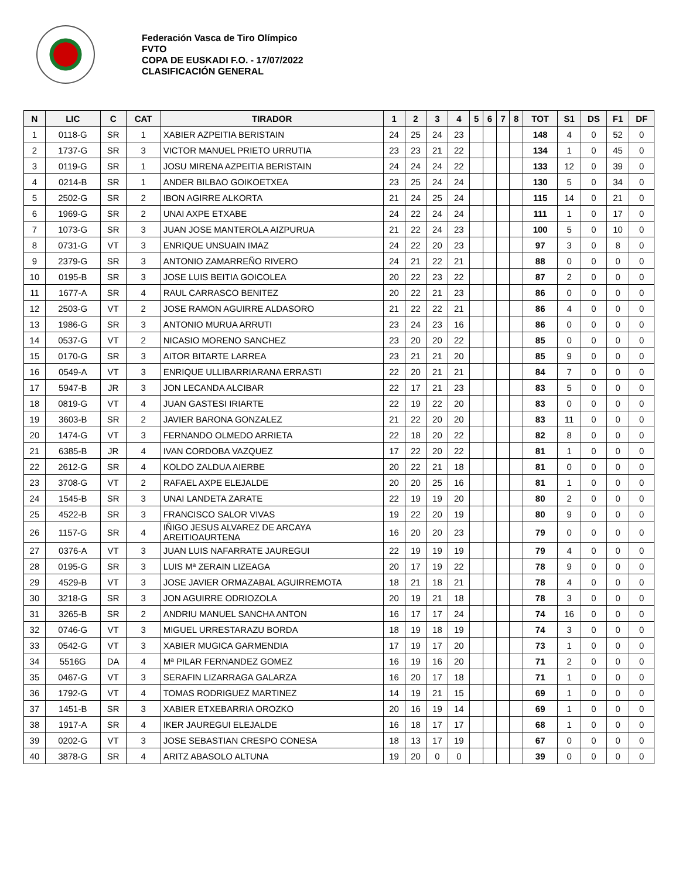Federación Vasca de Tiro Olímpico
FVTO
COPA DE EUSKADI F.O. - 17/07/2022
CLASIFICACIÓN GENERAL
| N | LIC | C | CAT | TIRADOR | 1 | 2 | 3 | 4 | 5 | 6 | 7 | 8 | TOT | S1 | DS | F1 | DF |
| --- | --- | --- | --- | --- | --- | --- | --- | --- | --- | --- | --- | --- | --- | --- | --- | --- | --- |
| 1 | 0118-G | SR | 1 | XABIER AZPEITIA BERISTAIN | 24 | 25 | 24 | 23 | | | | | 148 | 4 | 0 | 52 | 0 |
| 2 | 1737-G | SR | 3 | VICTOR MANUEL PRIETO URRUTIA | 23 | 23 | 21 | 22 | | | | | 134 | 1 | 0 | 45 | 0 |
| 3 | 0119-G | SR | 1 | JOSU MIRENA AZPEITIA BERISTAIN | 24 | 24 | 24 | 22 | | | | | 133 | 12 | 0 | 39 | 0 |
| 4 | 0214-B | SR | 1 | ANDER BILBAO GOIKOETXEA | 23 | 25 | 24 | 24 | | | | | 130 | 5 | 0 | 34 | 0 |
| 5 | 2502-G | SR | 2 | IBON AGIRRE ALKORTA | 21 | 24 | 25 | 24 | | | | | 115 | 14 | 0 | 21 | 0 |
| 6 | 1969-G | SR | 2 | UNAI AXPE ETXABE | 24 | 22 | 24 | 24 | | | | | 111 | 1 | 0 | 17 | 0 |
| 7 | 1073-G | SR | 3 | JUAN JOSE MANTEROLA AIZPURUA | 21 | 22 | 24 | 23 | | | | | 100 | 5 | 0 | 10 | 0 |
| 8 | 0731-G | VT | 3 | ENRIQUE UNSUAIN IMAZ | 24 | 22 | 20 | 23 | | | | | 97 | 3 | 0 | 8 | 0 |
| 9 | 2379-G | SR | 3 | ANTONIO ZAMARREÑO RIVERO | 24 | 21 | 22 | 21 | | | | | 88 | 0 | 0 | 0 | 0 |
| 10 | 0195-B | SR | 3 | JOSE LUIS BEITIA GOICOLEA | 20 | 22 | 23 | 22 | | | | | 87 | 2 | 0 | 0 | 0 |
| 11 | 1677-A | SR | 4 | RAUL CARRASCO BENITEZ | 20 | 22 | 21 | 23 | | | | | 86 | 0 | 0 | 0 | 0 |
| 12 | 2503-G | VT | 2 | JOSE RAMON AGUIRRE ALDASORO | 21 | 22 | 22 | 21 | | | | | 86 | 4 | 0 | 0 | 0 |
| 13 | 1986-G | SR | 3 | ANTONIO MURUA ARRUTI | 23 | 24 | 23 | 16 | | | | | 86 | 0 | 0 | 0 | 0 |
| 14 | 0537-G | VT | 2 | NICASIO MORENO SANCHEZ | 23 | 20 | 20 | 22 | | | | | 85 | 0 | 0 | 0 | 0 |
| 15 | 0170-G | SR | 3 | AITOR BITARTE LARREA | 23 | 21 | 21 | 20 | | | | | 85 | 9 | 0 | 0 | 0 |
| 16 | 0549-A | VT | 3 | ENRIQUE ULLIBARRIARANA ERRASTI | 22 | 20 | 21 | 21 | | | | | 84 | 7 | 0 | 0 | 0 |
| 17 | 5947-B | JR | 3 | JON LECANDA ALCIBAR | 22 | 17 | 21 | 23 | | | | | 83 | 5 | 0 | 0 | 0 |
| 18 | 0819-G | VT | 4 | JUAN GASTESI IRIARTE | 22 | 19 | 22 | 20 | | | | | 83 | 0 | 0 | 0 | 0 |
| 19 | 3603-B | SR | 2 | JAVIER BARONA GONZALEZ | 21 | 22 | 20 | 20 | | | | | 83 | 11 | 0 | 0 | 0 |
| 20 | 1474-G | VT | 3 | FERNANDO OLMEDO ARRIETA | 22 | 18 | 20 | 22 | | | | | 82 | 8 | 0 | 0 | 0 |
| 21 | 6385-B | JR | 4 | IVAN CORDOBA VAZQUEZ | 17 | 22 | 20 | 22 | | | | | 81 | 1 | 0 | 0 | 0 |
| 22 | 2612-G | SR | 4 | KOLDO ZALDUA AIERBE | 20 | 22 | 21 | 18 | | | | | 81 | 0 | 0 | 0 | 0 |
| 23 | 3708-G | VT | 2 | RAFAEL AXPE ELEJALDE | 20 | 20 | 25 | 16 | | | | | 81 | 1 | 0 | 0 | 0 |
| 24 | 1545-B | SR | 3 | UNAI LANDETA ZARATE | 22 | 19 | 19 | 20 | | | | | 80 | 2 | 0 | 0 | 0 |
| 25 | 4522-B | SR | 3 | FRANCISCO SALOR VIVAS | 19 | 22 | 20 | 19 | | | | | 80 | 9 | 0 | 0 | 0 |
| 26 | 1157-G | SR | 4 | IÑIGO JESUS ALVAREZ DE ARCAYA AREITIOAURTENA | 16 | 20 | 20 | 23 | | | | | 79 | 0 | 0 | 0 | 0 |
| 27 | 0376-A | VT | 3 | JUAN LUIS NAFARRATE JAUREGUI | 22 | 19 | 19 | 19 | | | | | 79 | 4 | 0 | 0 | 0 |
| 28 | 0195-G | SR | 3 | LUIS Mª ZERAIN LIZEAGA | 20 | 17 | 19 | 22 | | | | | 78 | 9 | 0 | 0 | 0 |
| 29 | 4529-B | VT | 3 | JOSE JAVIER ORMAZABAL AGUIRREMOTA | 18 | 21 | 18 | 21 | | | | | 78 | 4 | 0 | 0 | 0 |
| 30 | 3218-G | SR | 3 | JON AGUIRRE ODRIOZOLA | 20 | 19 | 21 | 18 | | | | | 78 | 3 | 0 | 0 | 0 |
| 31 | 3265-B | SR | 2 | ANDRIU MANUEL SANCHA ANTON | 16 | 17 | 17 | 24 | | | | | 74 | 16 | 0 | 0 | 0 |
| 32 | 0746-G | VT | 3 | MIGUEL URRESTARAZU BORDA | 18 | 19 | 18 | 19 | | | | | 74 | 3 | 0 | 0 | 0 |
| 33 | 0542-G | VT | 3 | XABIER MUGICA GARMENDIA | 17 | 19 | 17 | 20 | | | | | 73 | 1 | 0 | 0 | 0 |
| 34 | 5516G | DA | 4 | Mª PILAR FERNANDEZ GOMEZ | 16 | 19 | 16 | 20 | | | | | 71 | 2 | 0 | 0 | 0 |
| 35 | 0467-G | VT | 3 | SERAFIN LIZARRAGA GALARZA | 16 | 20 | 17 | 18 | | | | | 71 | 1 | 0 | 0 | 0 |
| 36 | 1792-G | VT | 4 | TOMAS RODRIGUEZ MARTINEZ | 14 | 19 | 21 | 15 | | | | | 69 | 1 | 0 | 0 | 0 |
| 37 | 1451-B | SR | 3 | XABIER ETXEBARRIA OROZKO | 20 | 16 | 19 | 14 | | | | | 69 | 1 | 0 | 0 | 0 |
| 38 | 1917-A | SR | 4 | IKER JAUREGUI ELEJALDE | 16 | 18 | 17 | 17 | | | | | 68 | 1 | 0 | 0 | 0 |
| 39 | 0202-G | VT | 3 | JOSE SEBASTIAN CRESPO CONESA | 18 | 13 | 17 | 19 | | | | | 67 | 0 | 0 | 0 | 0 |
| 40 | 3878-G | SR | 4 | ARITZ ABASOLO ALTUNA | 19 | 20 | 0 | 0 | | | | | 39 | 0 | 0 | 0 | 0 |